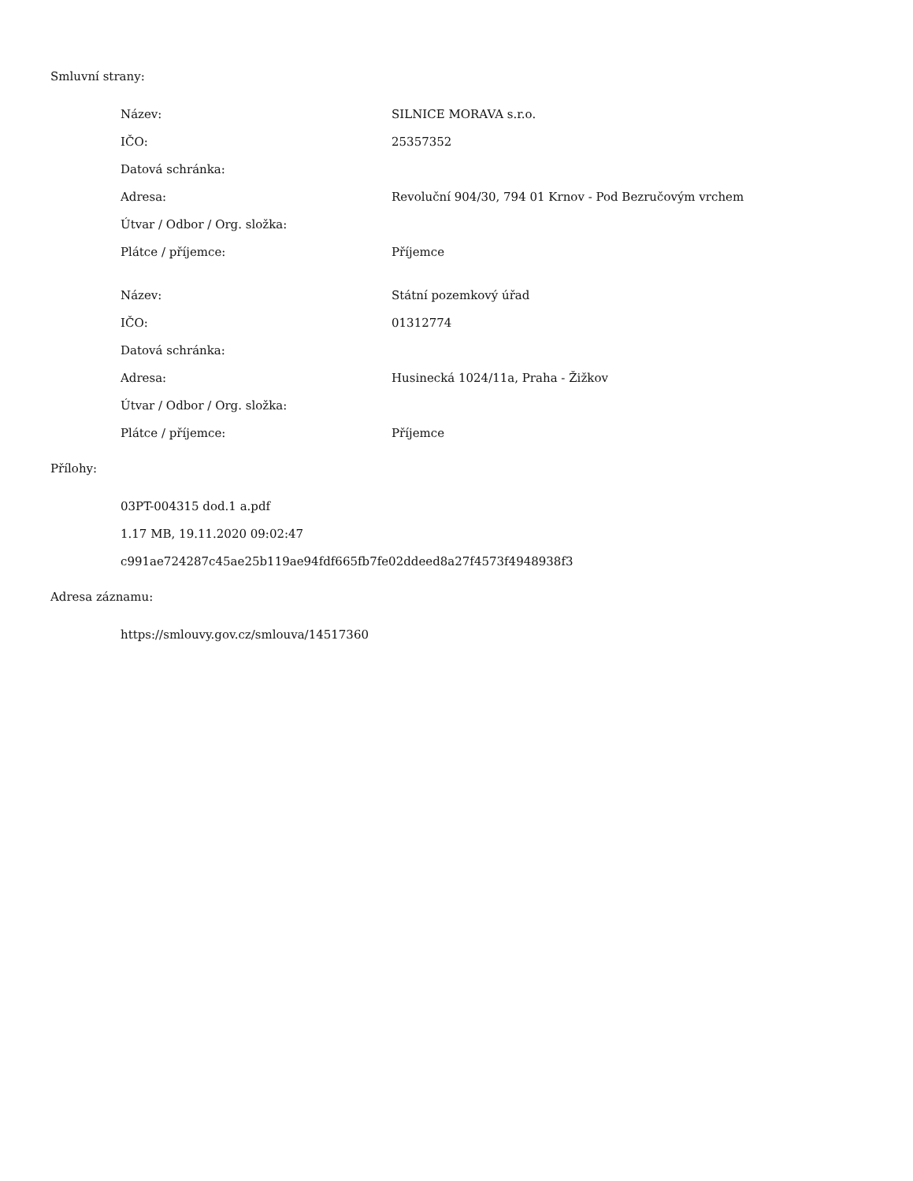Smluvní strany:
| Název: | SILNICE MORAVA s.r.o. |
| IČO: | 25357352 |
| Datová schránka: | |
| Adresa: | Revoluční 904/30, 794 01 Krnov - Pod Bezručovým vrchem |
| Útvar / Odbor / Org. složka: | |
| Plátce / příjemce: | Příjemce |
| Název: | Státní pozemkový úřad |
| IČO: | 01312774 |
| Datová schránka: | |
| Adresa: | Husinecká 1024/11a, Praha - Žižkov |
| Útvar / Odbor / Org. složka: | |
| Plátce / příjemce: | Příjemce |
Přílohy:
03PT-004315 dod.1 a.pdf
1.17 MB, 19.11.2020 09:02:47
c991ae724287c45ae25b119ae94fdf665fb7fe02ddeed8a27f4573f4948938f3
Adresa záznamu:
https://smlouvy.gov.cz/smlouva/14517360